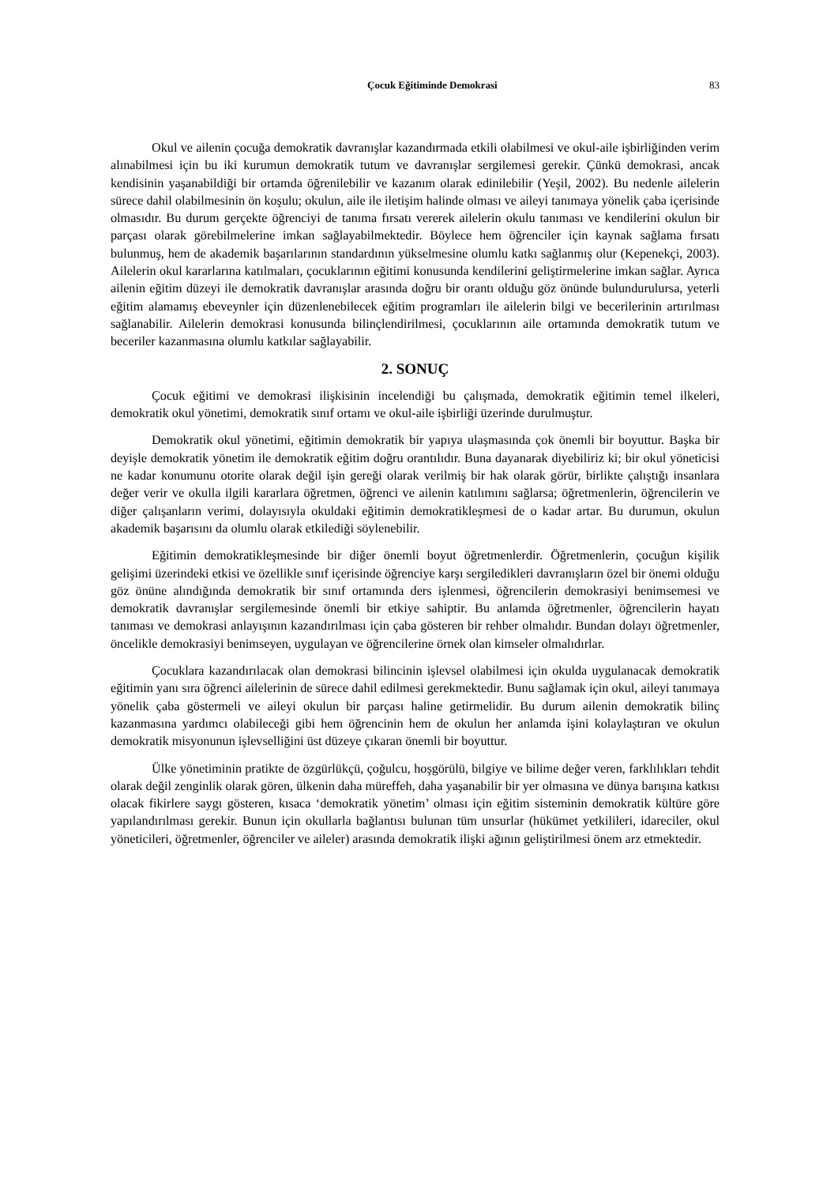Çocuk Eğitiminde Demokrasi 83
Okul ve ailenin çocuğa demokratik davranışlar kazandırmada etkili olabilmesi ve okul-aile işbirliğinden verim alınabilmesi için bu iki kurumun demokratik tutum ve davranışlar sergilemesi gerekir. Çünkü demokrasi, ancak kendisinin yaşanabildiği bir ortamda öğrenilebilir ve kazanım olarak edinilebilir (Yeşil, 2002). Bu nedenle ailelerin sürece dahil olabilmesinin ön koşulu; okulun, aile ile iletişim halinde olması ve aileyi tanımaya yönelik çaba içerisinde olmasıdır. Bu durum gerçekte öğrenciyi de tanıma fırsatı vererek ailelerin okulu tanıması ve kendilerini okulun bir parçası olarak görebilmelerine imkan sağlayabilmektedir. Böylece hem öğrenciler için kaynak sağlama fırsatı bulunmuş, hem de akademik başarılarının standardının yükselmesine olumlu katkı sağlanmış olur (Kepenekçi, 2003). Ailelerin okul kararlarına katılmaları, çocuklarının eğitimi konusunda kendilerini geliştirmelerine imkan sağlar. Ayrıca ailenin eğitim düzeyi ile demokratik davranışlar arasında doğru bir orantı olduğu göz önünde bulundurulursa, yeterli eğitim alamamış ebeveynler için düzenlenebilecek eğitim programları ile ailelerin bilgi ve becerilerinin artırılması sağlanabilir. Ailelerin demokrasi konusunda bilinçlendirilmesi, çocuklarının aile ortamında demokratik tutum ve beceriler kazanmasına olumlu katkılar sağlayabilir.
2. SONUÇ
Çocuk eğitimi ve demokrasi ilişkisinin incelendiği bu çalışmada, demokratik eğitimin temel ilkeleri, demokratik okul yönetimi, demokratik sınıf ortamı ve okul-aile işbirliği üzerinde durulmuştur.
Demokratik okul yönetimi, eğitimin demokratik bir yapıya ulaşmasında çok önemli bir boyuttur. Başka bir deyişle demokratik yönetim ile demokratik eğitim doğru orantılıdır. Buna dayanarak diyebiliriz ki; bir okul yöneticisi ne kadar konumunu otorite olarak değil işin gereği olarak verilmiş bir hak olarak görür, birlikte çalıştığı insanlara değer verir ve okulla ilgili kararlara öğretmen, öğrenci ve ailenin katılımını sağlarsa; öğretmenlerin, öğrencilerin ve diğer çalışanların verimi, dolayısıyla okuldaki eğitimin demokratikleşmesi de o kadar artar. Bu durumun, okulun akademik başarısını da olumlu olarak etkilediği söylenebilir.
Eğitimin demokratikleşmesinde bir diğer önemli boyut öğretmenlerdir. Öğretmenlerin, çocuğun kişilik gelişimi üzerindeki etkisi ve özellikle sınıf içerisinde öğrenciye karşı sergiledikleri davranışların özel bir önemi olduğu göz önüne alındığında demokratik bir sınıf ortamında ders işlenmesi, öğrencilerin demokrasiyi benimsemesi ve demokratik davranışlar sergilemesinde önemli bir etkiye sahiptir. Bu anlamda öğretmenler, öğrencilerin hayatı tanıması ve demokrasi anlayışının kazandırılması için çaba gösteren bir rehber olmalıdır. Bundan dolayı öğretmenler, öncelikle demokrasiyi benimseyen, uygulayan ve öğrencilerine örnek olan kimseler olmalıdırlar.
Çocuklara kazandırılacak olan demokrasi bilincinin işlevsel olabilmesi için okulda uygulanacak demokratik eğitimin yanı sıra öğrenci ailelerinin de sürece dahil edilmesi gerekmektedir. Bunu sağlamak için okul, aileyi tanımaya yönelik çaba göstermeli ve aileyi okulun bir parçası haline getirmelidir. Bu durum ailenin demokratik bilinç kazanmasına yardımcı olabileceği gibi hem öğrencinin hem de okulun her anlamda işini kolaylaştıran ve okulun demokratik misyonunun işlevselliğini üst düzeye çıkaran önemli bir boyuttur.
Ülke yönetiminin pratikte de özgürlükçü, çoğulcu, hoşgörülü, bilgiye ve bilime değer veren, farklılıkları tehdit olarak değil zenginlik olarak gören, ülkenin daha müreffeh, daha yaşanabilir bir yer olmasına ve dünya barışına katkısı olacak fikirlere saygı gösteren, kısaca ‘demokratik yönetim’ olması için eğitim sisteminin demokratik kültüre göre yapılandırılması gerekir. Bunun için okullarla bağlantısı bulunan tüm unsurlar (hükümet yetkilileri, idareciler, okul yöneticileri, öğretmenler, öğrenciler ve aileler) arasında demokratik ilişki ağının geliştirilmesi önem arz etmektedir.